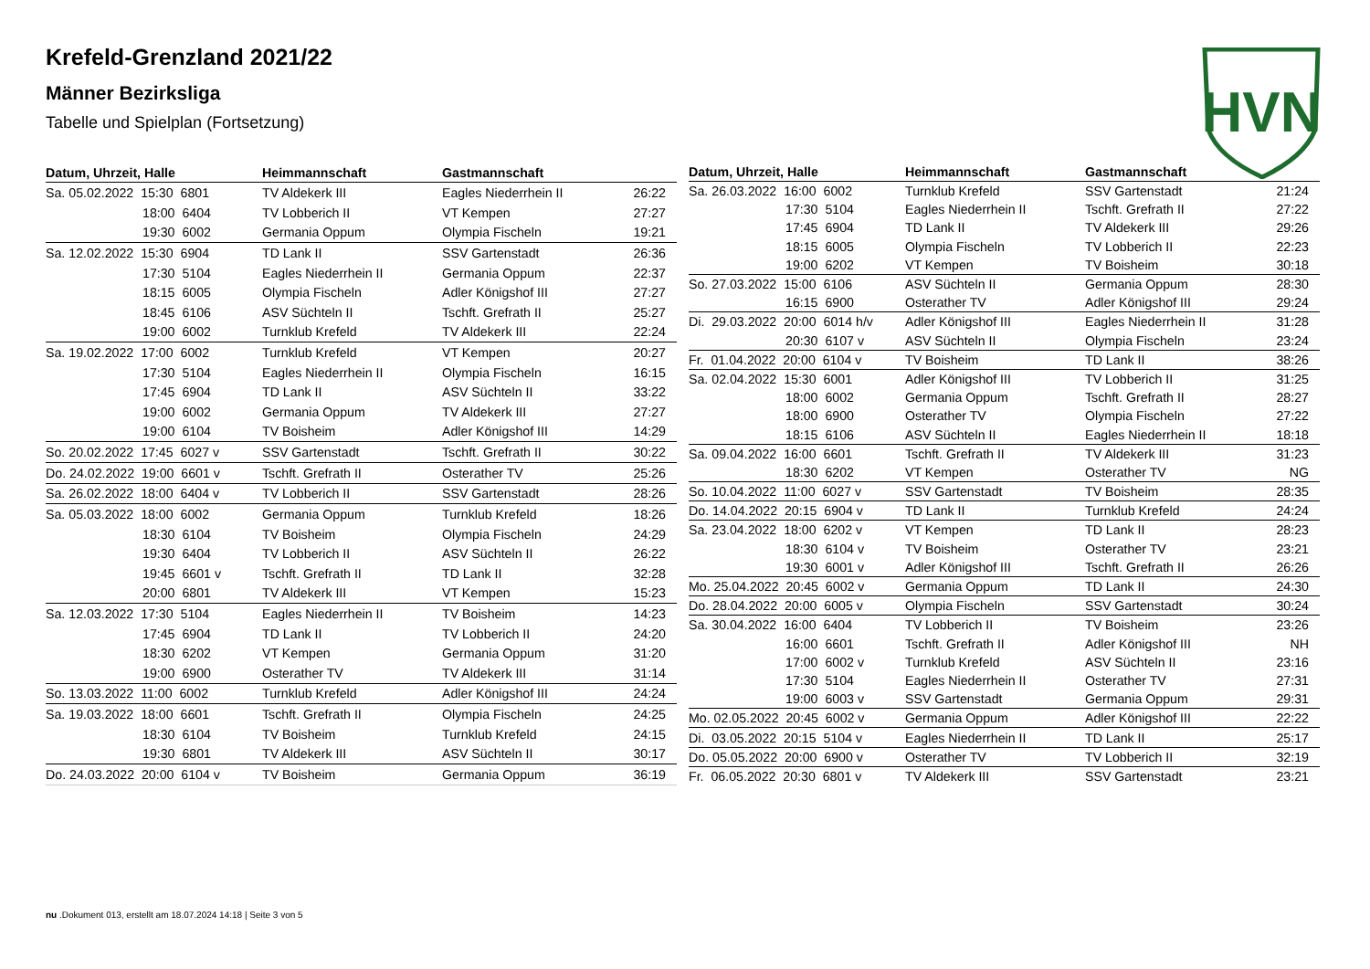Krefeld-Grenzland 2021/22
Männer Bezirksliga
Tabelle und Spielplan (Fortsetzung)
HVN
| Datum, Uhrzeit, Halle | Heimmannschaft | Gastmannschaft | |
| --- | --- | --- | --- |
| Sa. 05.02.2022 15:30 6801 | TV Aldekerk III | Eagles Niederrhein II | 26:22 |
| 18:00 6404 | TV Lobberich II | VT Kempen | 27:27 |
| 19:30 6002 | Germania Oppum | Olympia Fischeln | 19:21 |
| Sa. 12.02.2022 15:30 6904 | TD Lank II | SSV Gartenstadt | 26:36 |
| 17:30 5104 | Eagles Niederrhein II | Germania Oppum | 22:37 |
| 18:15 6005 | Olympia Fischeln | Adler Königshof III | 27:27 |
| 18:45 6106 | ASV Süchteln II | Tschft. Grefrath II | 25:27 |
| 19:00 6002 | Turnklub Krefeld | TV Aldekerk III | 22:24 |
| Sa. 19.02.2022 17:00 6002 | Turnklub Krefeld | VT Kempen | 20:27 |
| 17:30 5104 | Eagles Niederrhein II | Olympia Fischeln | 16:15 |
| 17:45 6904 | TD Lank II | ASV Süchteln II | 33:22 |
| 19:00 6002 | Germania Oppum | TV Aldekerk III | 27:27 |
| 19:00 6104 | TV Boisheim | Adler Königshof III | 14:29 |
| So. 20.02.2022 17:45 6027 v | SSV Gartenstadt | Tschft. Grefrath II | 30:22 |
| Do. 24.02.2022 19:00 6601 v | Tschft. Grefrath II | Osterather TV | 25:26 |
| Sa. 26.02.2022 18:00 6404 v | TV Lobberich II | SSV Gartenstadt | 28:26 |
| Sa. 05.03.2022 18:00 6002 | Germania Oppum | Turnklub Krefeld | 18:26 |
| 18:30 6104 | TV Boisheim | Olympia Fischeln | 24:29 |
| 19:30 6404 | TV Lobberich II | ASV Süchteln II | 26:22 |
| 19:45 6601 v | Tschft. Grefrath II | TD Lank II | 32:28 |
| 20:00 6801 | TV Aldekerk III | VT Kempen | 15:23 |
| Sa. 12.03.2022 17:30 5104 | Eagles Niederrhein II | TV Boisheim | 14:23 |
| 17:45 6904 | TD Lank II | TV Lobberich II | 24:20 |
| 18:30 6202 | VT Kempen | Germania Oppum | 31:20 |
| 19:00 6900 | Osterather TV | TV Aldekerk III | 31:14 |
| So. 13.03.2022 11:00 6002 | Turnklub Krefeld | Adler Königshof III | 24:24 |
| Sa. 19.03.2022 18:00 6601 | Tschft. Grefrath II | Olympia Fischeln | 24:25 |
| 18:30 6104 | TV Boisheim | Turnklub Krefeld | 24:15 |
| 19:30 6801 | TV Aldekerk III | ASV Süchteln II | 30:17 |
| Do. 24.03.2022 20:00 6104 v | TV Boisheim | Germania Oppum | 36:19 |
| Datum, Uhrzeit, Halle | Heimmannschaft | Gastmannschaft | |
| --- | --- | --- | --- |
| Sa. 26.03.2022 16:00 6002 | Turnklub Krefeld | SSV Gartenstadt | 21:24 |
| 17:30 5104 | Eagles Niederrhein II | Tschft. Grefrath II | 27:22 |
| 17:45 6904 | TD Lank II | TV Aldekerk III | 29:26 |
| 18:15 6005 | Olympia Fischeln | TV Lobberich II | 22:23 |
| 19:00 6202 | VT Kempen | TV Boisheim | 30:18 |
| So. 27.03.2022 15:00 6106 | ASV Süchteln II | Germania Oppum | 28:30 |
| 16:15 6900 | Osterather TV | Adler Königshof III | 29:24 |
| Di. 29.03.2022 20:00 6014 h/v | Adler Königshof III | Eagles Niederrhein II | 31:28 |
| 20:30 6107 v | ASV Süchteln II | Olympia Fischeln | 23:24 |
| Fr. 01.04.2022 20:00 6104 v | TV Boisheim | TD Lank II | 38:26 |
| Sa. 02.04.2022 15:30 6001 | Adler Königshof III | TV Lobberich II | 31:25 |
| 18:00 6002 | Germania Oppum | Tschft. Grefrath II | 28:27 |
| 18:00 6900 | Osterather TV | Olympia Fischeln | 27:22 |
| 18:15 6106 | ASV Süchteln II | Eagles Niederrhein II | 18:18 |
| Sa. 09.04.2022 16:00 6601 | Tschft. Grefrath II | TV Aldekerk III | 31:23 |
| 18:30 6202 | VT Kempen | Osterather TV | NG |
| So. 10.04.2022 11:00 6027 v | SSV Gartenstadt | TV Boisheim | 28:35 |
| Do. 14.04.2022 20:15 6904 v | TD Lank II | Turnklub Krefeld | 24:24 |
| Sa. 23.04.2022 18:00 6202 v | VT Kempen | TD Lank II | 28:23 |
| 18:30 6104 v | TV Boisheim | Osterather TV | 23:21 |
| 19:30 6001 v | Adler Königshof III | Tschft. Grefrath II | 26:26 |
| Mo. 25.04.2022 20:45 6002 v | Germania Oppum | TD Lank II | 24:30 |
| Do. 28.04.2022 20:00 6005 v | Olympia Fischeln | SSV Gartenstadt | 30:24 |
| Sa. 30.04.2022 16:00 6404 | TV Lobberich II | TV Boisheim | 23:26 |
| 16:00 6601 | Tschft. Grefrath II | Adler Königshof III | NH |
| 17:00 6002 v | Turnklub Krefeld | ASV Süchteln II | 23:16 |
| 17:30 5104 | Eagles Niederrhein II | Osterather TV | 27:31 |
| 19:00 6003 v | SSV Gartenstadt | Germania Oppum | 29:31 |
| Mo. 02.05.2022 20:45 6002 v | Germania Oppum | Adler Königshof III | 22:22 |
| Di. 03.05.2022 20:15 5104 v | Eagles Niederrhein II | TD Lank II | 25:17 |
| Do. 05.05.2022 20:00 6900 v | Osterather TV | TV Lobberich II | 32:19 |
| Fr. 06.05.2022 20:30 6801 v | TV Aldekerk III | SSV Gartenstadt | 23:21 |
nu .Dokument 013, erstellt am 18.07.2024 14:18 | Seite 3 von 5